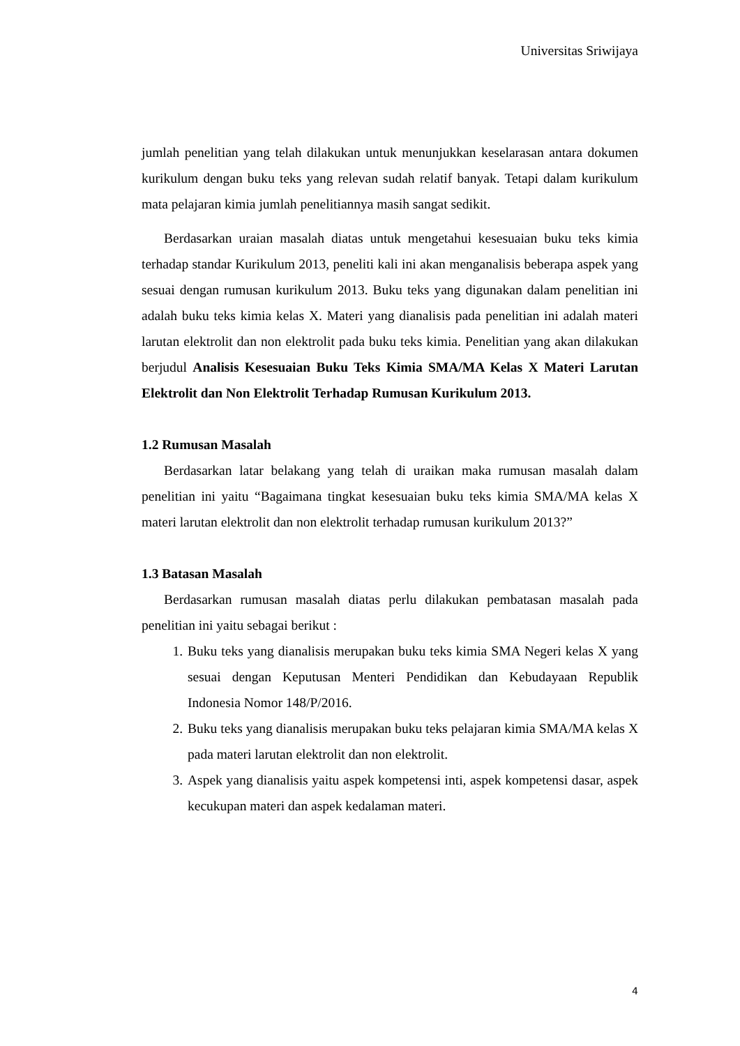Universitas Sriwijaya
jumlah penelitian yang telah dilakukan untuk menunjukkan keselarasan antara dokumen kurikulum dengan buku teks yang relevan sudah relatif banyak. Tetapi dalam kurikulum mata pelajaran kimia jumlah penelitiannya masih sangat sedikit.
Berdasarkan uraian masalah diatas untuk mengetahui kesesuaian buku teks kimia terhadap standar Kurikulum 2013, peneliti kali ini akan menganalisis beberapa aspek yang sesuai dengan rumusan kurikulum 2013. Buku teks yang digunakan dalam penelitian ini adalah buku teks kimia kelas X. Materi yang dianalisis pada penelitian ini adalah materi larutan elektrolit dan non elektrolit pada buku teks kimia. Penelitian yang akan dilakukan berjudul Analisis Kesesuaian Buku Teks Kimia SMA/MA Kelas X Materi Larutan Elektrolit dan Non Elektrolit Terhadap Rumusan Kurikulum 2013.
1.2 Rumusan Masalah
Berdasarkan latar belakang yang telah di uraikan maka rumusan masalah dalam penelitian ini yaitu “Bagaimana tingkat kesesuaian buku teks kimia SMA/MA kelas X materi larutan elektrolit dan non elektrolit terhadap rumusan kurikulum 2013?”
1.3 Batasan Masalah
Berdasarkan rumusan masalah diatas perlu dilakukan pembatasan masalah pada penelitian ini yaitu sebagai berikut :
1. Buku teks yang dianalisis merupakan buku teks kimia SMA Negeri kelas X yang sesuai dengan Keputusan Menteri Pendidikan dan Kebudayaan Republik Indonesia Nomor 148/P/2016.
2. Buku teks yang dianalisis merupakan buku teks pelajaran kimia SMA/MA kelas X pada materi larutan elektrolit dan non elektrolit.
3. Aspek yang dianalisis yaitu aspek kompetensi inti, aspek kompetensi dasar, aspek kecukupan materi dan aspek kedalaman materi.
4